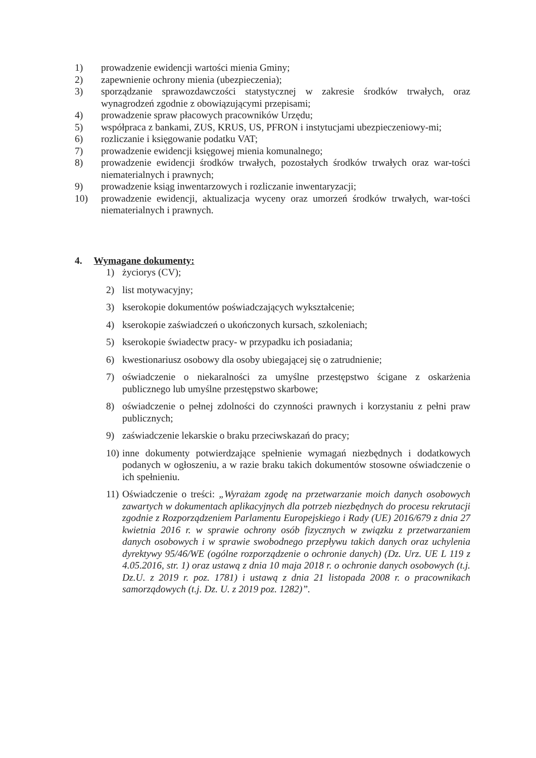1) prowadzenie ewidencji wartości mienia Gminy;
2) zapewnienie ochrony mienia (ubezpieczenia);
3) sporządzanie sprawozdawczości statystycznej w zakresie środków trwałych, oraz wynagrodzeń zgodnie z obowiązującymi przepisami;
4) prowadzenie spraw płacowych pracowników Urzędu;
5) współpraca z bankami, ZUS, KRUS, US, PFRON i instytucjami ubezpieczeniowy-mi;
6) rozliczanie i księgowanie podatku VAT;
7) prowadzenie ewidencji księgowej mienia komunalnego;
8) prowadzenie ewidencji środków trwałych, pozostałych środków trwałych oraz war-tości niematerialnych i prawnych;
9) prowadzenie ksiąg inwentarzowych i rozliczanie inwentaryzacji;
10) prowadzenie ewidencji, aktualizacja wyceny oraz umorzeń środków trwałych, war-tości niematerialnych i prawnych.
4. Wymagane dokumenty:
1) życiorys (CV);
2) list motywacyjny;
3) kserokopie dokumentów poświadczających wykształcenie;
4) kserokopie zaświadczeń o ukończonych kursach, szkoleniach;
5) kserokopie świadectw pracy- w przypadku ich posiadania;
6) kwestionariusz osobowy dla osoby ubiegającej się o zatrudnienie;
7) oświadczenie o niekaralności za umyślne przestępstwo ścigane z oskarżenia publicznego lub umyślne przestępstwo skarbowe;
8) oświadczenie o pełnej zdolności do czynności prawnych i korzystaniu z pełni praw publicznych;
9) zaświadczenie lekarskie o braku przeciwskazań do pracy;
10) inne dokumenty potwierdzające spełnienie wymagań niezbędnych i dodatkowych podanych w ogłoszeniu, a w razie braku takich dokumentów stosowne oświadczenie o ich spełnieniu.
11) Oświadczenie o treści: „Wyrażam zgodę na przetwarzanie moich danych osobowych zawartych w dokumentach aplikacyjnych dla potrzeb niezbędnych do procesu rekrutacji zgodnie z Rozporządzeniem Parlamentu Europejskiego i Rady (UE) 2016/679 z dnia 27 kwietnia 2016 r. w sprawie ochrony osób fizycznych w związku z przetwarzaniem danych osobowych i w sprawie swobodnego przepływu takich danych oraz uchylenia dyrektywy 95/46/WE (ogólne rozporządzenie o ochronie danych) (Dz. Urz. UE L 119 z 4.05.2016, str. 1) oraz ustawą z dnia 10 maja 2018 r. o ochronie danych osobowych (t.j. Dz.U. z 2019 r. poz. 1781) i ustawą z dnia 21 listopada 2008 r. o pracownikach samorządowych (t.j. Dz. U. z 2019 poz. 1282)”.